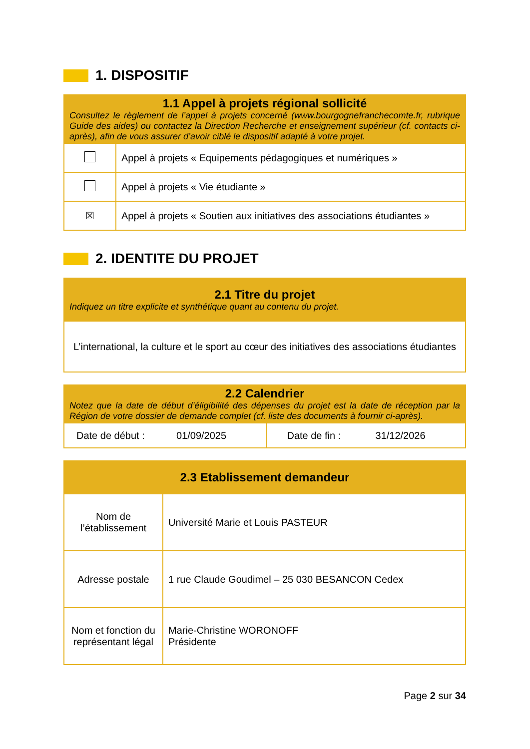1. DISPOSITIF
| 1.1 Appel à projets régional sollicité Consultez le règlement de l’appel à projets concerné (www.bourgognefranchecomte.fr, rubrique Guide des aides) ou contactez la Direction Recherche et enseignement supérieur (cf. contacts ci-après), afin de vous assurer d’avoir ciblé le dispositif adapté à votre projet. | |
| --- | --- |
| | Appel à projets « Equipements pédagogiques et numériques » |
| | Appel à projets « Vie étudiante » |
| ☒ | Appel à projets « Soutien aux initiatives des associations étudiantes » |
2. IDENTITE DU PROJET
| 2.1 Titre du projet Indiquez un titre explicite et synthétique quant au contenu du projet. |
| --- |
| L’international, la culture et le sport au cœur des initiatives des associations étudiantes |
| 2.2 Calendrier Notez que la date de début d’éligibilité des dépenses du projet est la date de réception par la Région de votre dossier de demande complet (cf. liste des documents à fournir ci-après). | | | |
| --- | --- | --- | --- |
| Date de début : | 01/09/2025 | Date de fin : | 31/12/2026 |
| 2.3 Etablissement demandeur | |
| --- | --- |
| Nom de l’établissement | Université Marie et Louis PASTEUR |
| Adresse postale | 1 rue Claude Goudimel – 25 030 BESANCON Cedex |
| Nom et fonction du représentant légal | Marie-Christine WORONOFF Présidente |
Page 2 sur 34